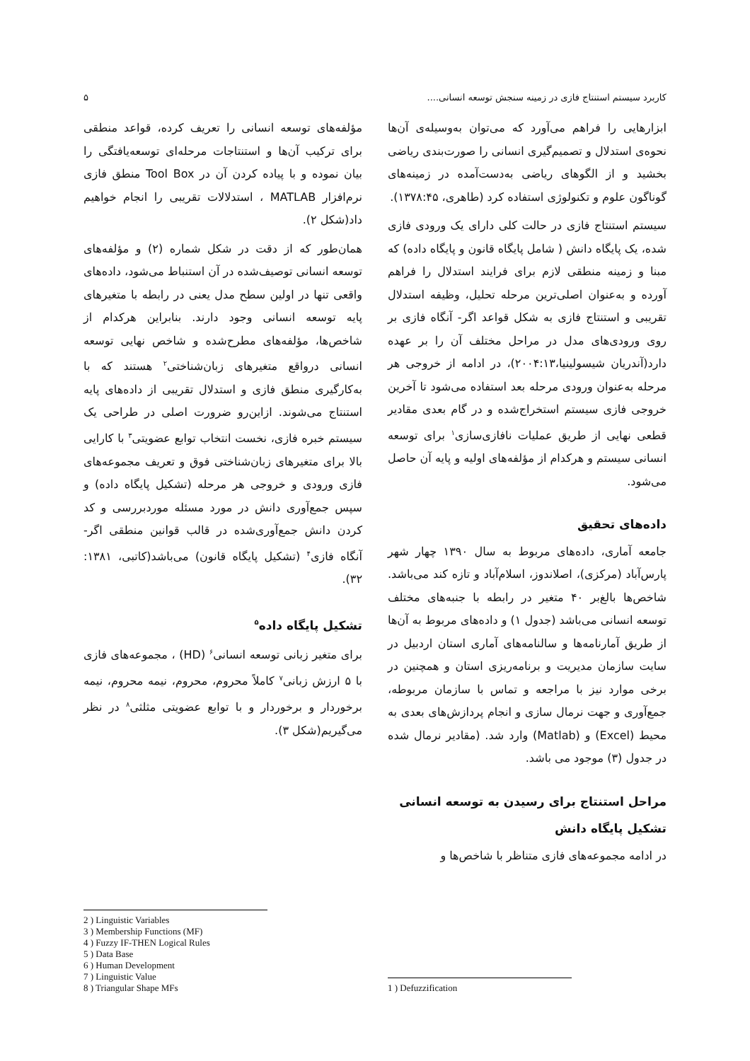کاربرد سیستم استنتاج فازی در زمینه سنجش توسعه انسانی.... ۵
ابزارهایی را فراهم می‌آورد که می‌توان به‌وسیله‌ی آن‌ها نحوه‌ی استدلال و تصمیم‌گیری انسانی را صورت‌بندی ریاضی بخشید و از الگوهای ریاضی به‌دست‌آمده در زمینه‌های گوناگون علوم و تکنولوژی استفاده کرد (طاهری، ۱۳۷۸:۴۵).
سیستم استنتاج فازی در حالت کلی دارای یک ورودی فازی شده، یک پایگاه دانش ( شامل پایگاه قانون و پایگاه داده) که مبنا و زمینه منطقی لازم برای فرایند استدلال را فراهم آورده و به‌عنوان اصلی‌ترین مرحله تحلیل، وظیفه استدلال تقریبی و استنتاج فازی به شکل قواعد اگر- آنگاه فازی بر روی ورودی‌های مدل در مراحل مختلف آن را بر عهده دارد(آندریان شیسولینیا،۲۰۰۴:۱۳)، در ادامه از خروجی هر مرحله به‌عنوان ورودی مرحله بعد استفاده می‌شود تا آخرین خروجی فازی سیستم استخراج‌شده و در گام بعدی مقادیر قطعی نهایی از طریق عملیات نافازی‌سازی<sup>۱</sup> برای توسعه انسانی سیستم و هرکدام از مؤلفه‌های اولیه و پایه آن حاصل می‌شود.
داده‌های تحقیق
جامعه آماری، داده‌های مربوط به سال ۱۳۹۰ چهار شهر پارس‌آباد (مرکزی)، اصلاندوز، اسلام‌آباد و تازه کند می‌باشد. شاخص‌ها بالغ‌بر ۴۰ متغیر در رابطه با جنبه‌های مختلف توسعه انسانی می‌باشد (جدول ۱) و داده‌های مربوط به آن‌ها از طریق آمارنامه‌ها و سالنامه‌های آماری استان اردبیل در سایت سازمان مدیریت و برنامه‌ریزی استان و همچنین در برخی موارد نیز با مراجعه و تماس با سازمان مربوطه، جمع‌آوری و جهت نرمال سازی و انجام پردازش‌های بعدی به محیط (Excel) و (Matlab) وارد شد. (مقادیر نرمال شده در جدول (۳) موجود می باشد.
مراحل استنتاج برای رسیدن به توسعه انسانی
تشکیل پایگاه دانش
در ادامه مجموعه‌های فازی متناظر با شاخص‌ها و
1 ) Defuzzification
مؤلفه‌های توسعه انسانی را تعریف کرده، قواعد منطقی برای ترکیب آن‌ها و استنتاجات مرحله‌ای توسعه‌یافتگی را بیان نموده و با پیاده کردن آن در Tool Box منطق فازی نرم‌افزار MATLAB ، استدلالات تقریبی را انجام خواهیم داد(شکل ۲).
همان‌طور که از دقت در شکل شماره (۲) و مؤلفه‌های توسعه انسانی توصیف‌شده در آن استنباط می‌شود، داده‌های واقعی تنها در اولین سطح مدل یعنی در رابطه با متغیرهای پایه توسعه انسانی وجود دارند. بنابراین هرکدام از شاخص‌ها، مؤلفه‌های مطرح‌شده و شاخص نهایی توسعه انسانی درواقع متغیرهای زبان‌شناختی<sup>۲</sup> هستند که با به‌کارگیری منطق فازی و استدلال تقریبی از داده‌های پایه استنتاج می‌شوند. ازاین‌رو ضرورت اصلی در طراحی یک سیستم خبره فازی، نخست انتخاب توابع عضویتی<sup>۳</sup> با کارایی بالا برای متغیرهای زبان‌شناختی فوق و تعریف مجموعه‌های فازی ورودی و خروجی هر مرحله (تشکیل پایگاه داده) و سپس جمع‌آوری دانش در مورد مسئله موردبررسی و کد کردن دانش جمع‌آوری‌شده در قالب قوانین منطقی اگر- آنگاه فازی<sup>۴</sup> (تشکیل پایگاه قانون) می‌باشد(کاتبی، ۱۳۸۱: ۳۲).
تشکیل پایگاه داده<sup>۵</sup>
برای متغیر زبانی توسعه انسانی<sup>۶</sup> (HD) ، مجموعه‌های فازی با ۵ ارزش زبانی<sup>۷</sup> کاملاً محروم، محروم، نیمه محروم، نیمه برخوردار و برخوردار و با توابع عضویتی مثلثی<sup>۸</sup> در نظر می‌گیریم(شکل ۳).
2 ) Linguistic Variables
3 ) Membership Functions (MF)
4 ) Fuzzy IF-THEN Logical Rules
5 ) Data Base
6 ) Human Development
7 ) Linguistic Value
8 ) Triangular Shape MFs